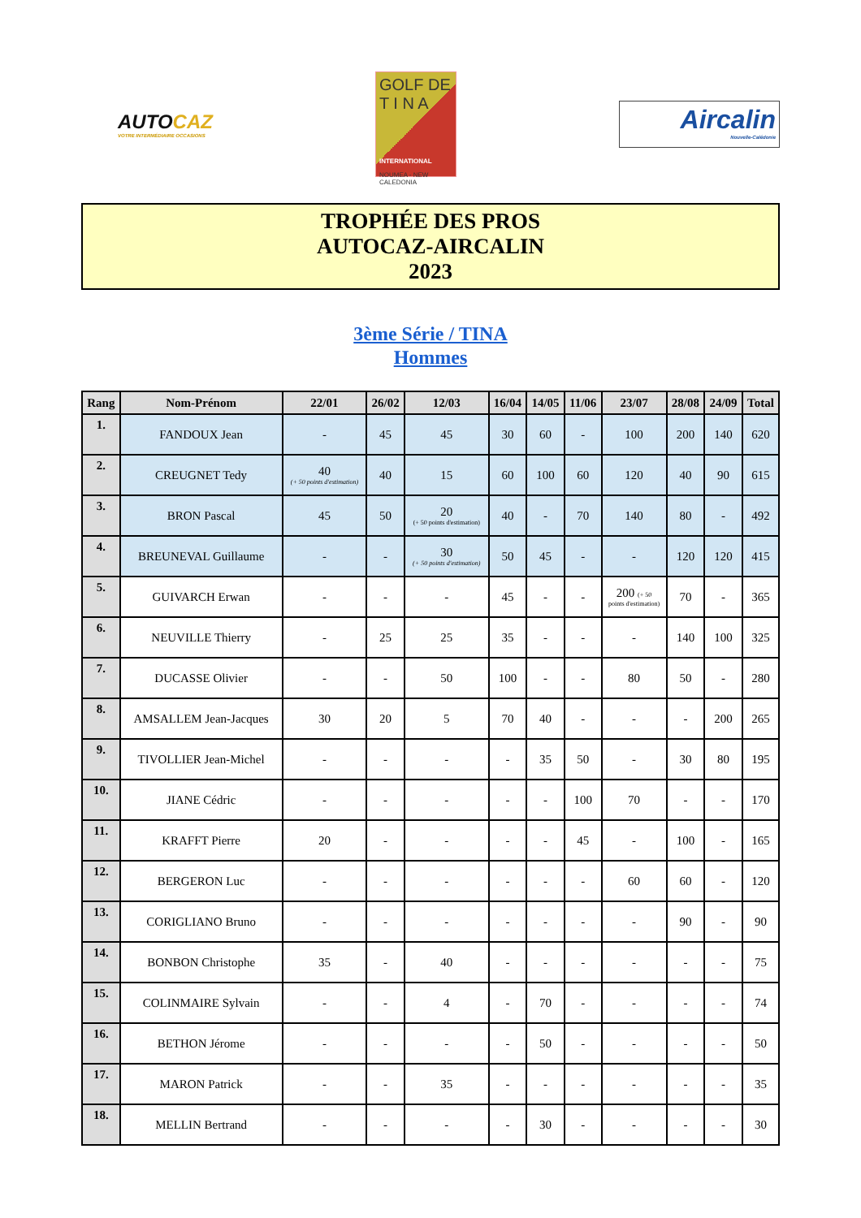AUTOCAZ
VOTRE INTERMÉDIAIRE OCCASIONS
GOLF DE
T I N A
INTERNATIONAL
NOUMEA - NEW CALEDONIA
Aircalin
Nouvelle-Calédonie
TROPHÉE DES PROS
AUTOCAZ-AIRCALIN
2023
3ème Série / TINA
Hommes
| Rang | Nom-Prénom | 22/01 | 26/02 | 12/03 | 16/04 | 14/05 | 11/06 | 23/07 | 28/08 | 24/09 | Total |
| --- | --- | --- | --- | --- | --- | --- | --- | --- | --- | --- | --- |
| 1. | FANDOUX Jean | - | 45 | 45 | 30 | 60 | - | 100 | 200 | 140 | 620 |
| 2. | CREUGNET Tedy | 40 (+ 50 points d'estimation) | 40 | 15 | 60 | 100 | 60 | 120 | 40 | 90 | 615 |
| 3. | BRON Pascal | 45 | 50 | 20 (+ 50 points d'estimation) | 40 | - | 70 | 140 | 80 | - | 492 |
| 4. | BREUNEVAL Guillaume | - | - | 30 (+ 50 points d'estimation) | 50 | 45 | - | - | 120 | 120 | 415 |
| 5. | GUIVARCH Erwan | - | - | - | 45 | - | - | 200 (+ 50 points d'estimation) | 70 | - | 365 |
| 6. | NEUVILLE Thierry | - | 25 | 25 | 35 | - | - | - | 140 | 100 | 325 |
| 7. | DUCASSE Olivier | - | - | 50 | 100 | - | - | 80 | 50 | - | 280 |
| 8. | AMSALLEM Jean-Jacques | 30 | 20 | 5 | 70 | 40 | - | - | - | 200 | 265 |
| 9. | TIVOLLIER Jean-Michel | - | - | - | - | 35 | 50 | - | 30 | 80 | 195 |
| 10. | JIANE Cédric | - | - | - | - | - | 100 | 70 | - | - | 170 |
| 11. | KRAFFT Pierre | 20 | - | - | - | - | 45 | - | 100 | - | 165 |
| 12. | BERGERON Luc | - | - | - | - | - | - | 60 | 60 | - | 120 |
| 13. | CORIGLIANO Bruno | - | - | - | - | - | - | - | 90 | - | 90 |
| 14. | BONBON Christophe | 35 | - | 40 | - | - | - | - | - | - | 75 |
| 15. | COLINMAIRE Sylvain | - | - | 4 | - | 70 | - | - | - | - | 74 |
| 16. | BETHON Jérome | - | - | - | - | 50 | - | - | - | - | 50 |
| 17. | MARON Patrick | - | - | 35 | - | - | - | - | - | - | 35 |
| 18. | MELLIN Bertrand | - | - | - | - | 30 | - | - | - | - | 30 |